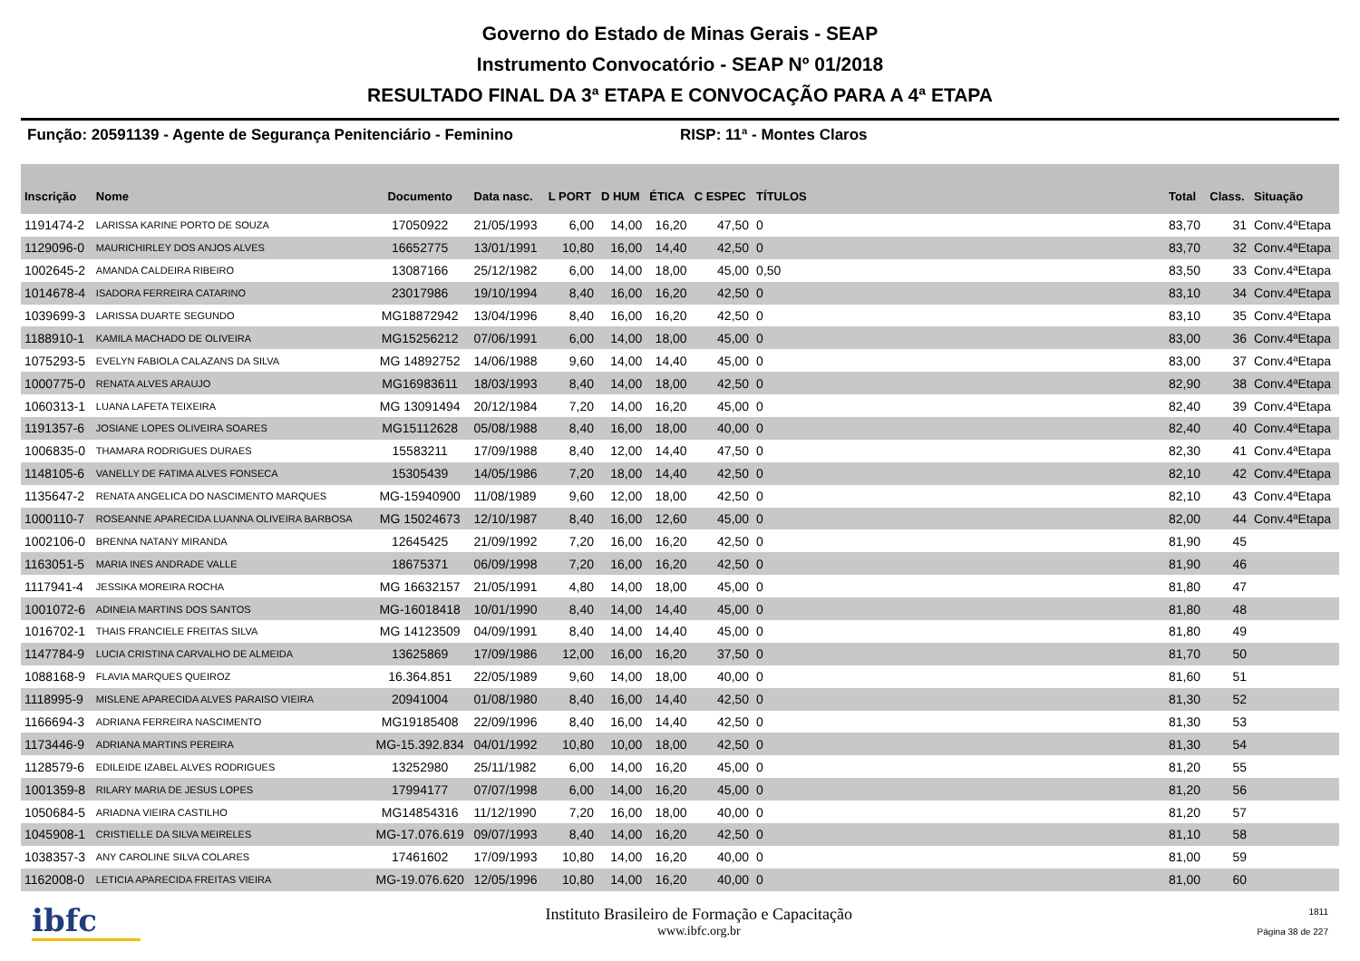Governo do Estado de Minas Gerais - SEAP
Instrumento Convocatório - SEAP Nº 01/2018
RESULTADO FINAL DA 3ª ETAPA E CONVOCAÇÃO PARA A 4ª ETAPA
Função: 20591139 - Agente de Segurança Penitenciário - Feminino RISP: 11ª - Montes Claros
| Inscrição | Nome | Documento | Data nasc. | L PORT | D HUM | ÉTICA | C ESPEC | TÍTULOS | | Total | Class. | Situação |
| --- | --- | --- | --- | --- | --- | --- | --- | --- | --- | --- | --- | --- |
| 1191474-2 | LARISSA KARINE PORTO DE SOUZA | 17050922 | 21/05/1993 | 6,00 | 14,00 | 16,20 | 47,50 | 0 | | 83,70 | 31 | Conv.4ªEtapa |
| 1129096-0 | MAURICHIRLEY DOS ANJOS ALVES | 16652775 | 13/01/1991 | 10,80 | 16,00 | 14,40 | 42,50 | 0 | | 83,70 | 32 | Conv.4ªEtapa |
| 1002645-2 | AMANDA CALDEIRA RIBEIRO | 13087166 | 25/12/1982 | 6,00 | 14,00 | 18,00 | 45,00 | 0,50 | | 83,50 | 33 | Conv.4ªEtapa |
| 1014678-4 | ISADORA FERREIRA CATARINO | 23017986 | 19/10/1994 | 8,40 | 16,00 | 16,20 | 42,50 | 0 | | 83,10 | 34 | Conv.4ªEtapa |
| 1039699-3 | LARISSA DUARTE SEGUNDO | MG18872942 | 13/04/1996 | 8,40 | 16,00 | 16,20 | 42,50 | 0 | | 83,10 | 35 | Conv.4ªEtapa |
| 1188910-1 | KAMILA MACHADO DE OLIVEIRA | MG15256212 | 07/06/1991 | 6,00 | 14,00 | 18,00 | 45,00 | 0 | | 83,00 | 36 | Conv.4ªEtapa |
| 1075293-5 | EVELYN FABIOLA CALAZANS DA SILVA | MG 14892752 | 14/06/1988 | 9,60 | 14,00 | 14,40 | 45,00 | 0 | | 83,00 | 37 | Conv.4ªEtapa |
| 1000775-0 | RENATA ALVES ARAUJO | MG16983611 | 18/03/1993 | 8,40 | 14,00 | 18,00 | 42,50 | 0 | | 82,90 | 38 | Conv.4ªEtapa |
| 1060313-1 | LUANA LAFETA TEIXEIRA | MG 13091494 | 20/12/1984 | 7,20 | 14,00 | 16,20 | 45,00 | 0 | | 82,40 | 39 | Conv.4ªEtapa |
| 1191357-6 | JOSIANE LOPES OLIVEIRA SOARES | MG15112628 | 05/08/1988 | 8,40 | 16,00 | 18,00 | 40,00 | 0 | | 82,40 | 40 | Conv.4ªEtapa |
| 1006835-0 | THAMARA RODRIGUES DURAES | 15583211 | 17/09/1988 | 8,40 | 12,00 | 14,40 | 47,50 | 0 | | 82,30 | 41 | Conv.4ªEtapa |
| 1148105-6 | VANELLY DE FATIMA ALVES FONSECA | 15305439 | 14/05/1986 | 7,20 | 18,00 | 14,40 | 42,50 | 0 | | 82,10 | 42 | Conv.4ªEtapa |
| 1135647-2 | RENATA ANGELICA DO NASCIMENTO MARQUES | MG-15940900 | 11/08/1989 | 9,60 | 12,00 | 18,00 | 42,50 | 0 | | 82,10 | 43 | Conv.4ªEtapa |
| 1000110-7 | ROSEANNE APARECIDA LUANNA OLIVEIRA BARBOSA | MG 15024673 | 12/10/1987 | 8,40 | 16,00 | 12,60 | 45,00 | 0 | | 82,00 | 44 | Conv.4ªEtapa |
| 1002106-0 | BRENNA NATANY MIRANDA | 12645425 | 21/09/1992 | 7,20 | 16,00 | 16,20 | 42,50 | 0 | | 81,90 | 45 | |
| 1163051-5 | MARIA INES ANDRADE VALLE | 18675371 | 06/09/1998 | 7,20 | 16,00 | 16,20 | 42,50 | 0 | | 81,90 | 46 | |
| 1117941-4 | JESSIKA MOREIRA ROCHA | MG 16632157 | 21/05/1991 | 4,80 | 14,00 | 18,00 | 45,00 | 0 | | 81,80 | 47 | |
| 1001072-6 | ADINEIA MARTINS DOS SANTOS | MG-16018418 | 10/01/1990 | 8,40 | 14,00 | 14,40 | 45,00 | 0 | | 81,80 | 48 | |
| 1016702-1 | THAIS FRANCIELE FREITAS SILVA | MG 14123509 | 04/09/1991 | 8,40 | 14,00 | 14,40 | 45,00 | 0 | | 81,80 | 49 | |
| 1147784-9 | LUCIA CRISTINA CARVALHO DE ALMEIDA | 13625869 | 17/09/1986 | 12,00 | 16,00 | 16,20 | 37,50 | 0 | | 81,70 | 50 | |
| 1088168-9 | FLAVIA MARQUES QUEIROZ | 16.364.851 | 22/05/1989 | 9,60 | 14,00 | 18,00 | 40,00 | 0 | | 81,60 | 51 | |
| 1118995-9 | MISLENE APARECIDA ALVES PARAISO VIEIRA | 20941004 | 01/08/1980 | 8,40 | 16,00 | 14,40 | 42,50 | 0 | | 81,30 | 52 | |
| 1166694-3 | ADRIANA FERREIRA NASCIMENTO | MG19185408 | 22/09/1996 | 8,40 | 16,00 | 14,40 | 42,50 | 0 | | 81,30 | 53 | |
| 1173446-9 | ADRIANA MARTINS PEREIRA | MG-15.392.834 | 04/01/1992 | 10,80 | 10,00 | 18,00 | 42,50 | 0 | | 81,30 | 54 | |
| 1128579-6 | EDILEIDE IZABEL ALVES RODRIGUES | 13252980 | 25/11/1982 | 6,00 | 14,00 | 16,20 | 45,00 | 0 | | 81,20 | 55 | |
| 1001359-8 | RILARY MARIA DE JESUS LOPES | 17994177 | 07/07/1998 | 6,00 | 14,00 | 16,20 | 45,00 | 0 | | 81,20 | 56 | |
| 1050684-5 | ARIADNA VIEIRA CASTILHO | MG14854316 | 11/12/1990 | 7,20 | 16,00 | 18,00 | 40,00 | 0 | | 81,20 | 57 | |
| 1045908-1 | CRISTIELLE DA SILVA MEIRELES | MG-17.076.619 | 09/07/1993 | 8,40 | 14,00 | 16,20 | 42,50 | 0 | | 81,10 | 58 | |
| 1038357-3 | ANY CAROLINE SILVA COLARES | 17461602 | 17/09/1993 | 10,80 | 14,00 | 16,20 | 40,00 | 0 | | 81,00 | 59 | |
| 1162008-0 | LETICIA APARECIDA FREITAS VIEIRA | MG-19.076.620 | 12/05/1996 | 10,80 | 14,00 | 16,20 | 40,00 | 0 | | 81,00 | 60 | |
ibfc
Instituto Brasileiro de Formação e Capacitação
www.ibfc.org.br
1811
Página 38 de 227